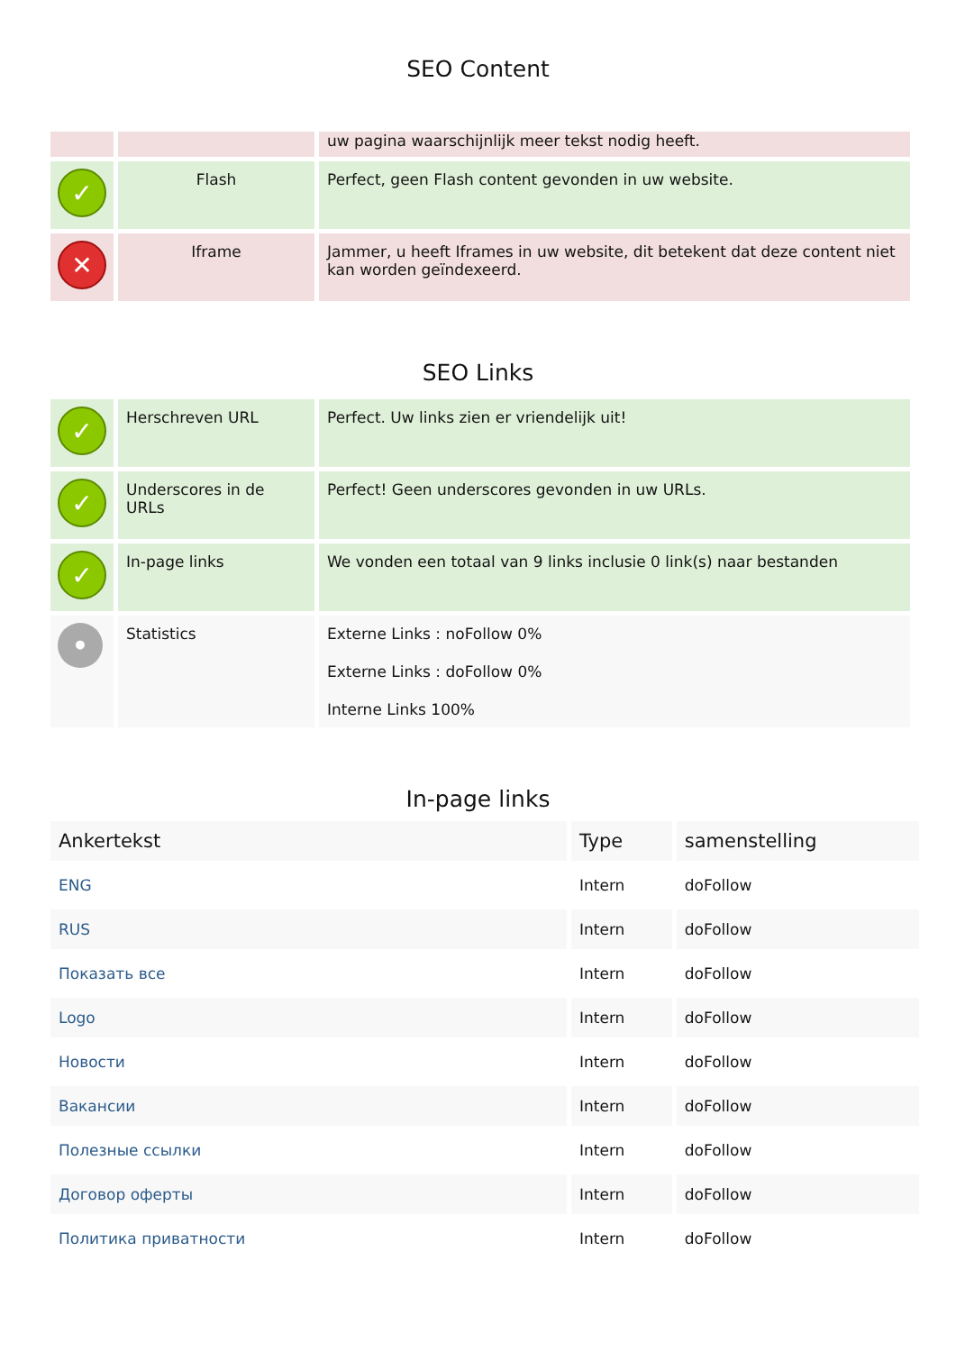SEO Content
| | | uw pagina waarschijnlijk meer tekst nodig heeft. |
| ✓ | Flash | Perfect, geen Flash content gevonden in uw website. |
| ✕ | Iframe | Jammer, u heeft Iframes in uw website, dit betekent dat deze content niet kan worden geïndexeerd. |
SEO Links
| ✓ | Herschreven URL | Perfect. Uw links zien er vriendelijk uit! |
| ✓ | Underscores in de URLs | Perfect! Geen underscores gevonden in uw URLs. |
| ✓ | In-page links | We vonden een totaal van 9 links inclusie 0 link(s) naar bestanden |
| • | Statistics | Externe Links : noFollow 0% Externe Links : doFollow 0% Interne Links 100% |
In-page links
| Ankertekst | Type | samenstelling |
| --- | --- | --- |
| ENG | Intern | doFollow |
| RUS | Intern | doFollow |
| Показать все | Intern | doFollow |
| Logo | Intern | doFollow |
| Новости | Intern | doFollow |
| Вакансии | Intern | doFollow |
| Полезные ссылки | Intern | doFollow |
| Договор оферты | Intern | doFollow |
| Политика приватности | Intern | doFollow |